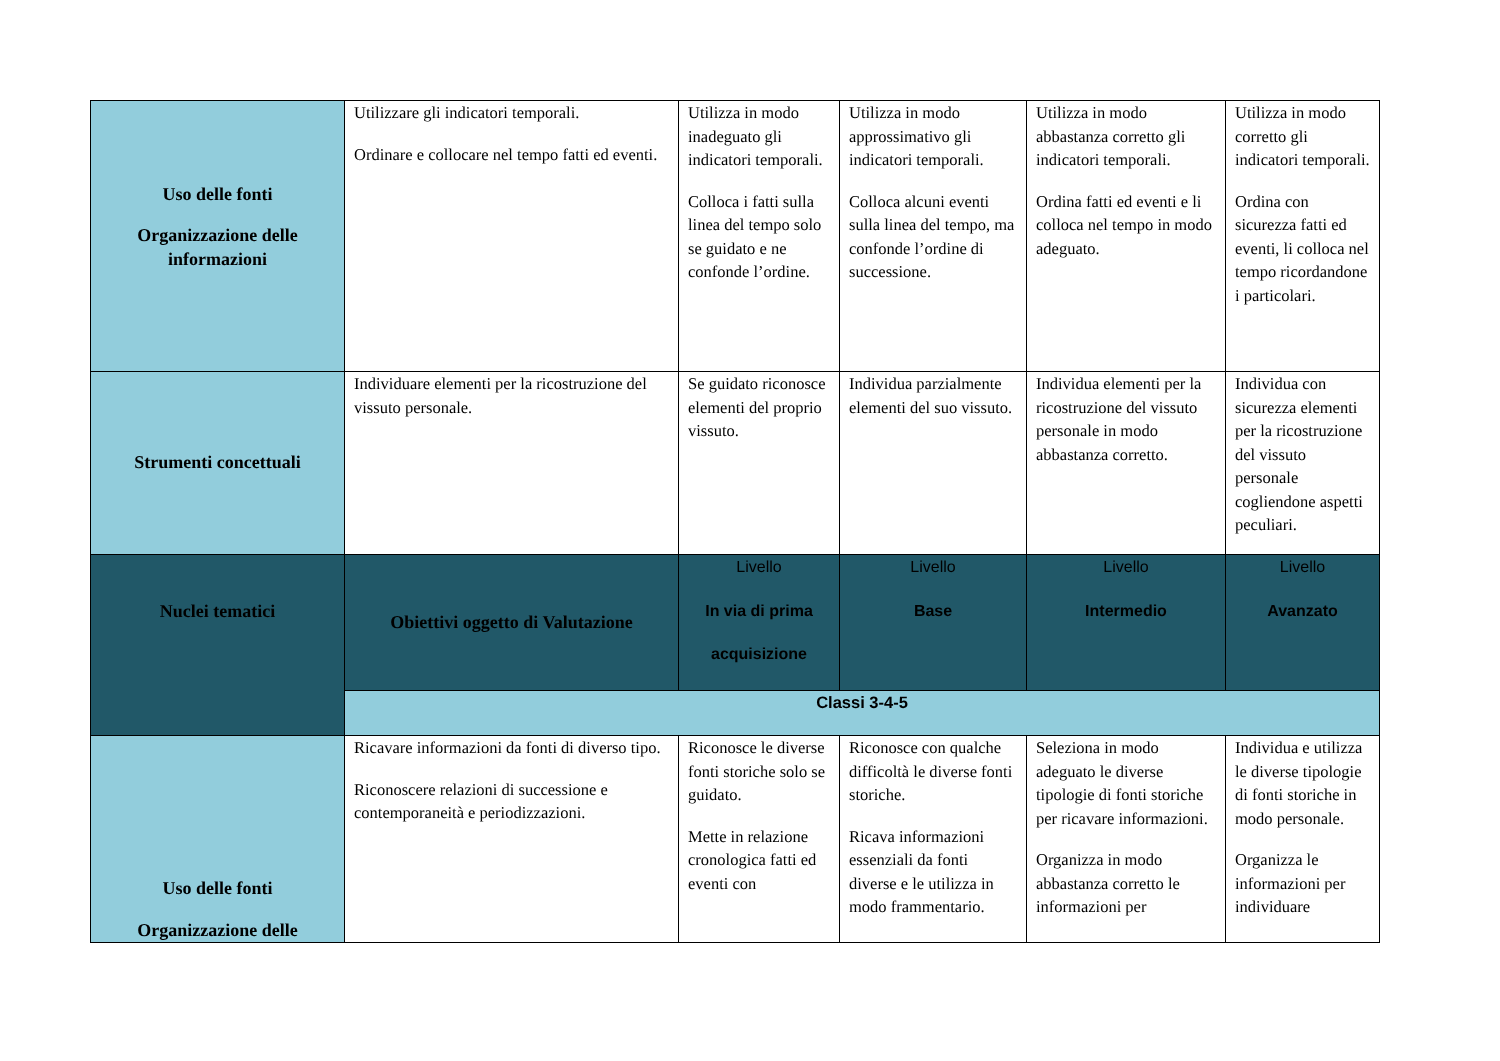| Uso delle fonti Organizzazione delle informazioni | Utilizzare gli indicatori temporali. Ordinare e collocare nel tempo fatti ed eventi. | Utilizza in modo inadeguato gli indicatori temporali. Colloca i fatti sulla linea del tempo solo se guidato e ne confonde l’ordine. | Utilizza in modo approssimativo gli indicatori temporali. Colloca alcuni eventi sulla linea del tempo, ma confonde l’ordine di successione. | Utilizza in modo abbastanza corretto gli indicatori temporali. Ordina fatti ed eventi e li colloca nel tempo in modo adeguato. | Utilizza in modo corretto gli indicatori temporali. Ordina con sicurezza fatti ed eventi, li colloca nel tempo ricordandone i particolari. |
| Strumenti concettuali | Individuare elementi per la ricostruzione del vissuto personale. | Se guidato riconosce elementi del proprio vissuto. | Individua parzialmente elementi del suo vissuto. | Individua elementi per la ricostruzione del vissuto personale in modo abbastanza corretto. | Individua con sicurezza elementi per la ricostruzione del vissuto personale cogliendone aspetti peculiari. |
| Nuclei tematici | Obiettivi oggetto di Valutazione | Livello In via di prima acquisizione | Livello Base | Livello Intermedio | Livello Avanzato |
| | Classi 3-4-5 | | | | |
| Uso delle fonti Organizzazione delle | Ricavare informazioni da fonti di diverso tipo. Riconoscere relazioni di successione e contemporaneità e periodizzazioni. | Riconosce le diverse fonti storiche solo se guidato. Mette in relazione cronologica fatti ed eventi con | Riconosce con qualche difficoltà le diverse fonti storiche. Ricava informazioni essenziali da fonti diverse e le utilizza in modo frammentario. | Seleziona in modo adeguato le diverse tipologie di fonti storiche per ricavare informazioni. Organizza in modo abbastanza corretto le informazioni per | Individua e utilizza le diverse tipologie di fonti storiche in modo personale. Organizza le informazioni per individuare |